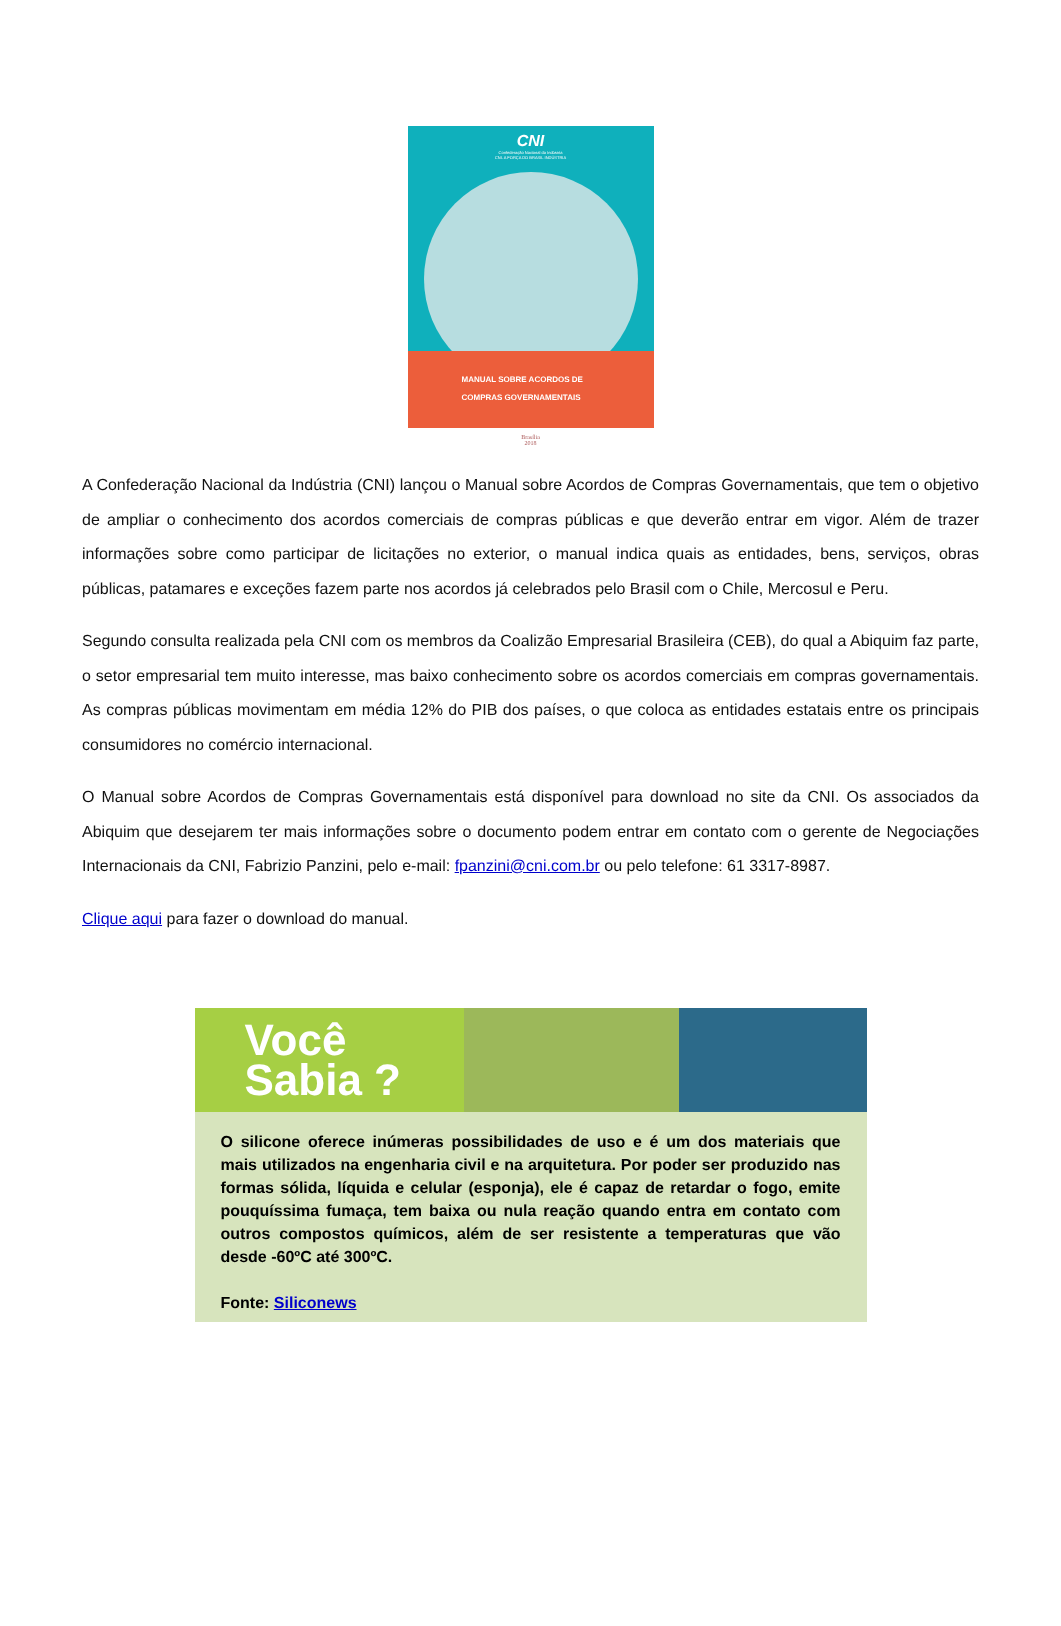CNI
Confederação Nacional da Indústria
CNI. A FORÇA DO BRASIL INDÚSTRIA
MANUAL SOBRE ACORDOS DE
COMPRAS GOVERNAMENTAIS
Brasília
2018
A Confederação Nacional da Indústria (CNI) lançou o Manual sobre Acordos de Compras Governamentais, que tem o objetivo de ampliar o conhecimento dos acordos comerciais de compras públicas e que deverão entrar em vigor. Além de trazer informações sobre como participar de licitações no exterior, o manual indica quais as entidades, bens, serviços, obras públicas, patamares e exceções fazem parte nos acordos já celebrados pelo Brasil com o Chile, Mercosul e Peru.
Segundo consulta realizada pela CNI com os membros da Coalizão Empresarial Brasileira (CEB), do qual a Abiquim faz parte, o setor empresarial tem muito interesse, mas baixo conhecimento sobre os acordos comerciais em compras governamentais. As compras públicas movimentam em média 12% do PIB dos países, o que coloca as entidades estatais entre os principais consumidores no comércio internacional.
O Manual sobre Acordos de Compras Governamentais está disponível para download no site da CNI. Os associados da Abiquim que desejarem ter mais informações sobre o documento podem entrar em contato com o gerente de Negociações Internacionais da CNI, Fabrizio Panzini, pelo e-mail: fpanzini@cni.com.br ou pelo telefone: 61 3317-8987.
Clique aqui para fazer o download do manual.
Você
Sabia ?
O silicone oferece inúmeras possibilidades de uso e é um dos materiais que mais utilizados na engenharia civil e na arquitetura. Por poder ser produzido nas formas sólida, líquida e celular (esponja), ele é capaz de retardar o fogo, emite pouquíssima fumaça, tem baixa ou nula reação quando entra em contato com outros compostos químicos, além de ser resistente a temperaturas que vão desde -60ºC até 300ºC.
Fonte: Siliconews